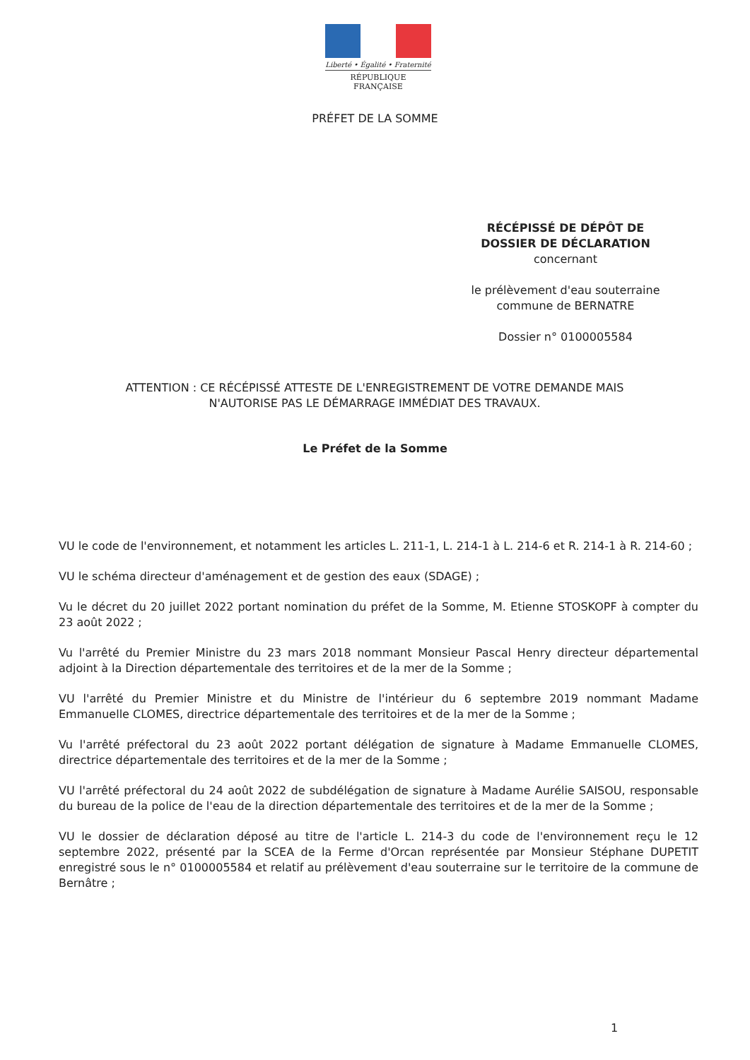Liberté • Égalité • Fraternité
RÉPUBLIQUE FRANÇAISE
PRÉFET DE LA SOMME
RÉCÉPISSÉ DE DÉPÔT DE
DOSSIER DE DÉCLARATION
concernant
le prélèvement d'eau souterraine
commune de BERNATRE
Dossier n° 0100005584
ATTENTION : CE RÉCÉPISSÉ ATTESTE DE L'ENREGISTREMENT DE VOTRE DEMANDE MAIS N'AUTORISE PAS LE DÉMARRAGE IMMÉDIAT DES TRAVAUX.
Le Préfet de la Somme
VU le code de l'environnement, et notamment les articles L. 211-1, L. 214-1 à L. 214-6 et R. 214-1 à R. 214-60 ;
VU le schéma directeur d'aménagement et de gestion des eaux (SDAGE) ;
Vu le décret du 20 juillet 2022 portant nomination du préfet de la Somme, M. Etienne STOSKOPF à compter du 23 août 2022 ;
Vu l'arrêté du Premier Ministre du 23 mars 2018 nommant Monsieur Pascal Henry directeur départemental adjoint à la Direction départementale des territoires et de la mer de la Somme ;
VU l'arrêté du Premier Ministre et du Ministre de l'intérieur du 6 septembre 2019 nommant Madame Emmanuelle CLOMES, directrice départementale des territoires et de la mer de la Somme ;
Vu l'arrêté préfectoral du 23 août 2022 portant délégation de signature à Madame Emmanuelle CLOMES, directrice départementale des territoires et de la mer de la Somme ;
VU l'arrêté préfectoral du 24 août 2022 de subdélégation de signature à Madame Aurélie SAISOU, responsable du bureau de la police de l'eau de la direction départementale des territoires et de la mer de la Somme ;
VU le dossier de déclaration déposé au titre de l'article L. 214-3 du code de l'environnement reçu le 12 septembre 2022, présenté par la SCEA de la Ferme d'Orcan représentée par Monsieur Stéphane DUPETIT enregistré sous le n° 0100005584 et relatif au prélèvement d'eau souterraine sur le territoire de la commune de Bernâtre ;
1